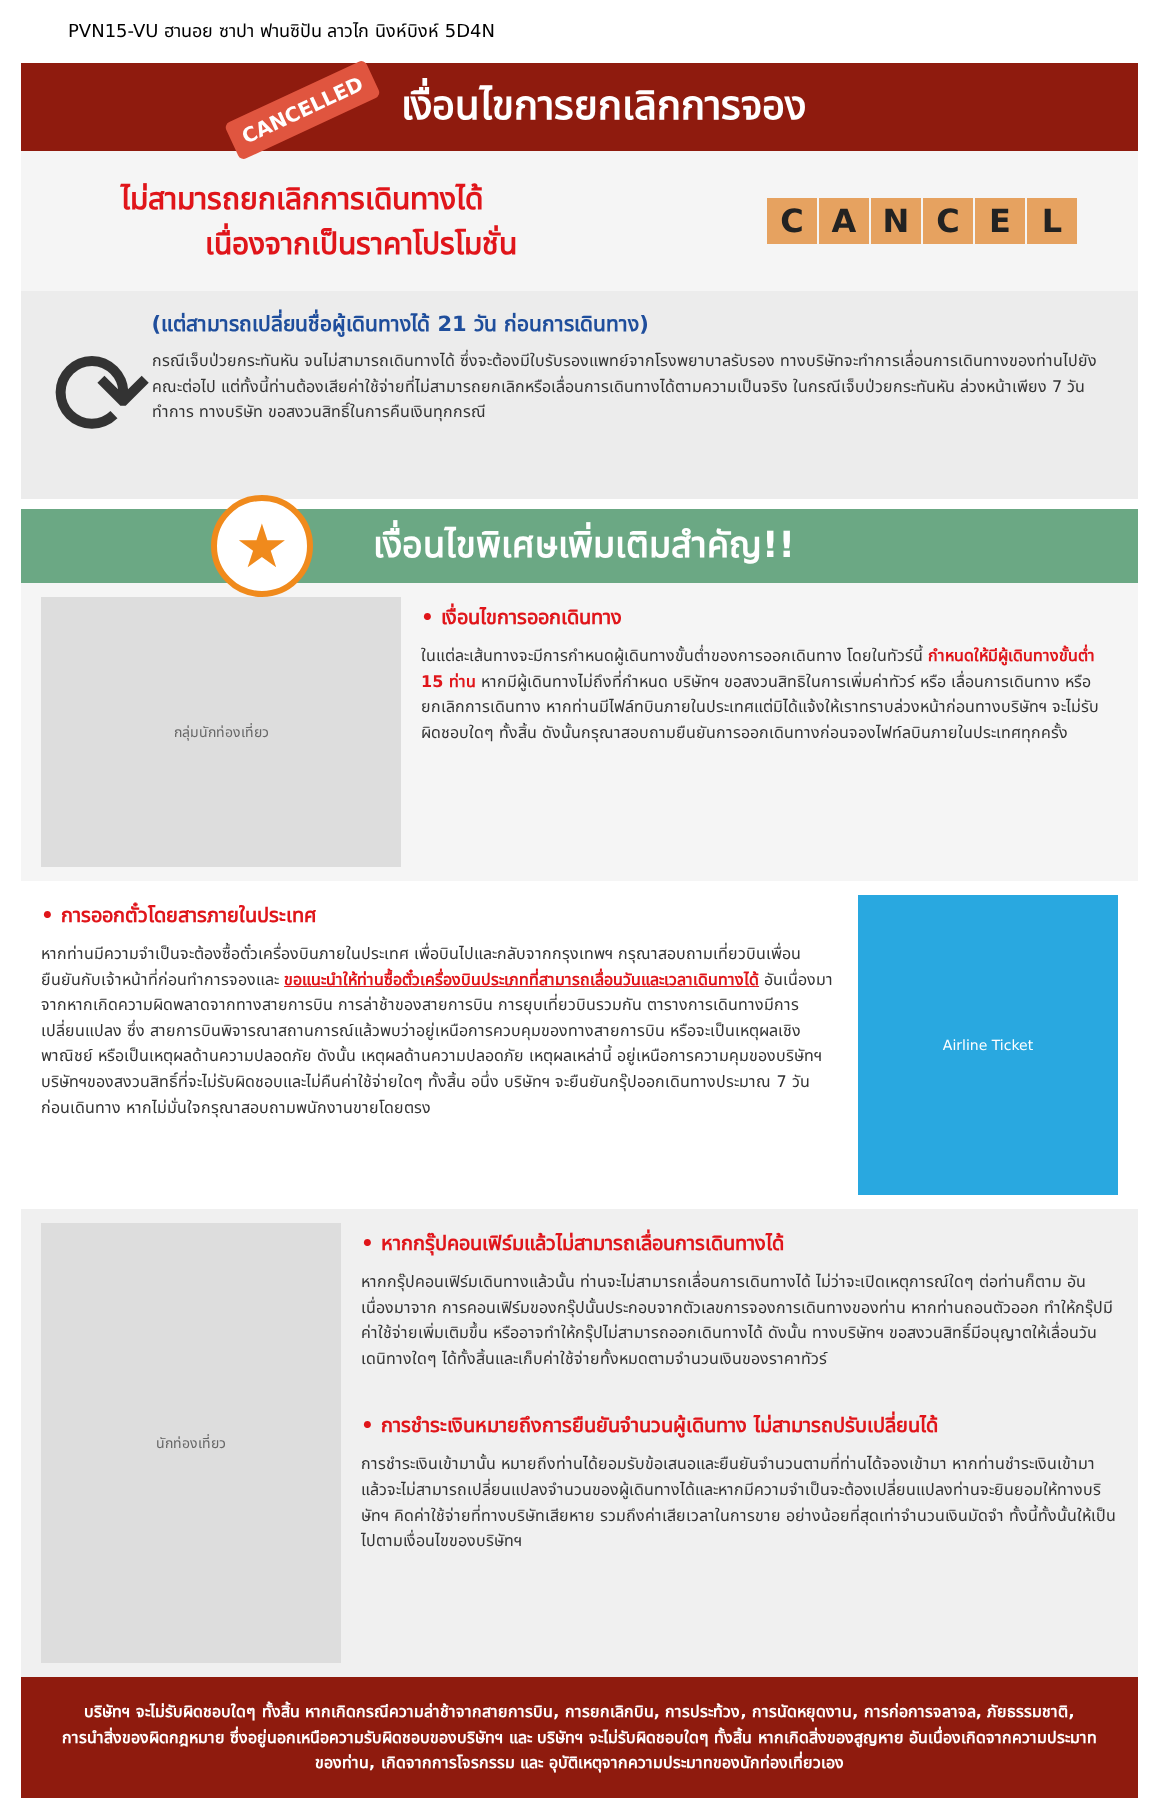PVN15-VU ฮานอย ซาปา ฟานซิปัน ลาวไก นิงห์บิงห์ 5D4N
CANCELLED
เงื่อนไขการยกเลิกการจอง
ไม่สามารถยกเลิกการเดินทางได้
เนื่องจากเป็นราคาโปรโมชั่น
CANCEL
⟳
(แต่สามารถเปลี่ยนชื่อผู้เดินทางได้ 21 วัน ก่อนการเดินทาง)
กรณีเจ็บป่วยกระทันหัน จนไม่สามารถเดินทางได้ ซึ่งจะต้องมีใบรับรองแพทย์จากโรงพยาบาลรับรอง ทางบริษัทจะทำการเลื่อนการเดินทางของท่านไปยังคณะต่อไป แต่ทั้งนี้ท่านต้องเสียค่าใช้จ่ายที่ไม่สามารถยกเลิกหรือเลื่อนการเดินทางได้ตามความเป็นจริง ในกรณีเจ็บป่วยกระทันหัน ล่วงหน้าเพียง 7 วันทำการ ทางบริษัท ขอสงวนสิทธิ์ในการคืนเงินทุกกรณี
★
เงื่อนไขพิเศษเพิ่มเติมสำคัญ!!
กลุ่มนักท่องเที่ยว
• เงื่อนไขการออกเดินทาง
ในแต่ละเส้นทางจะมีการกำหนดผู้เดินทางขั้นต่ำของการออกเดินทาง โดยในทัวร์นี้ กำหนดให้มีผู้เดินทางขั้นต่ำ 15 ท่าน หากมีผู้เดินทางไม่ถึงที่กำหนด บริษัทฯ ขอสงวนสิทธิในการเพิ่มค่าทัวร์ หรือ เลื่อนการเดินทาง หรือ ยกเลิกการเดินทาง หากท่านมีไฟล์ทบินภายในประเทศแต่มิได้แจ้งให้เราทราบล่วงหน้าก่อนทางบริษัทฯ จะไม่รับผิดชอบใดๆ ทั้งสิ้น ดังนั้นกรุณาสอบถามยืนยันการออกเดินทางก่อนจองไฟท์ลบินภายในประเทศทุกครั้ง
• การออกตั๋วโดยสารภายในประเทศ
หากท่านมีความจำเป็นจะต้องซื้อตั๋วเครื่องบินภายในประเทศ เพื่อบินไปและกลับจากกรุงเทพฯ กรุณาสอบถามเที่ยวบินเพื่อนยืนยันกับเจ้าหน้าที่ก่อนทำการจองและ ขอแนะนำให้ท่านซื้อตั๋วเครื่องบินประเภทที่สามารถเลื่อนวันและเวลาเดินทางได้ อันเนื่องมาจากหากเกิดความผิดพลาดจากทางสายการบิน การล่าช้าของสายการบิน การยุบเที่ยวบินรวมกัน ตารางการเดินทางมีการเปลี่ยนแปลง ซึ่ง สายการบินพิจารณาสถานการณ์แล้วพบว่าอยู่เหนือการควบคุมของทางสายการบิน หรือจะเป็นเหตุผลเชิงพาณิชย์ หรือเป็นเหตุผลด้านความปลอดภัย ดังนั้น เหตุผลด้านความปลอดภัย เหตุผลเหล่านี้ อยู่เหนือการความคุมของบริษัทฯ บริษัทฯของสงวนสิทธิ์ที่จะไม่รับผิดชอบและไม่คืนค่าใช้จ่ายใดๆ ทั้งสิ้น อนึ่ง บริษัทฯ จะยืนยันกรุ๊ปออกเดินทางประมาณ 7 วันก่อนเดินทาง หากไม่มั่นใจกรุณาสอบถามพนักงานขายโดยตรง
Airline Ticket
นักท่องเที่ยว
• หากกรุ๊ปคอนเฟิร์มแล้วไม่สามารถเลื่อนการเดินทางได้
หากกรุ๊ปคอนเฟิร์มเดินทางแล้วนั้น ท่านจะไม่สามารถเลื่อนการเดินทางได้ ไม่ว่าจะเปิดเหตุการณ์ใดๆ ต่อท่านก็ตาม อันเนื่องมาจาก การคอนเฟิร์มของกรุ๊ปนั้นประกอบจากตัวเลขการจองการเดินทางของท่าน หากท่านถอนตัวออก ทำให้กรุ๊ปมีค่าใช้จ่ายเพิ่มเติมขึ้น หรืออาจทำให้กรุ๊ปไม่สามารถออกเดินทางได้ ดังนั้น ทางบริษัทฯ ขอสงวนสิทธิ์มีอนุญาตให้เลื่อนวันเดนิทางใดๆ ได้ทั้งสิ้นและเก็บค่าใช้จ่ายทั้งหมดตามจำนวนเงินของราคาทัวร์
• การชำระเงินหมายถึงการยืนยันจำนวนผู้เดินทาง ไม่สามารถปรับเปลี่ยนได้
การชำระเงินเข้ามานั้น หมายถึงท่านได้ยอมรับข้อเสนอและยืนยันจำนวนตามที่ท่านได้จองเข้ามา หากท่านชำระเงินเข้ามาแล้วจะไม่สามารถเปลี่ยนแปลงจำนวนของผู้เดินทางได้และหากมีความจำเป็นจะต้องเปลี่ยนแปลงท่านจะยินยอมให้ทางบริษัทฯ คิดค่าใช้จ่ายที่ทางบริษัทเสียหาย รวมถึงค่าเสียเวลาในการขาย อย่างน้อยที่สุดเท่าจำนวนเงินมัดจำ ทั้งนี้ทั้งนั้นให้เป็นไปตามเงื่อนไขของบริษัทฯ
บริษัทฯ จะไม่รับผิดชอบใดๆ ทั้งสิ้น หากเกิดกรณีความล่าช้าจากสายการบิน, การยกเลิกบิน, การประท้วง, การนัดหยุดงาน, การก่อการจลาจล, ภัยธรรมชาติ, การนำสิ่งของผิดกฎหมาย ซึ่งอยู่นอกเหนือความรับผิดชอบของบริษัทฯ และ บริษัทฯ จะไม่รับผิดชอบใดๆ ทั้งสิ้น หากเกิดสิ่งของสูญหาย อันเนื่องเกิดจากความประมาทของท่าน, เกิดจากการโจรกรรม และ อุบัติเหตุจากความประมาทของนักท่องเที่ยวเอง